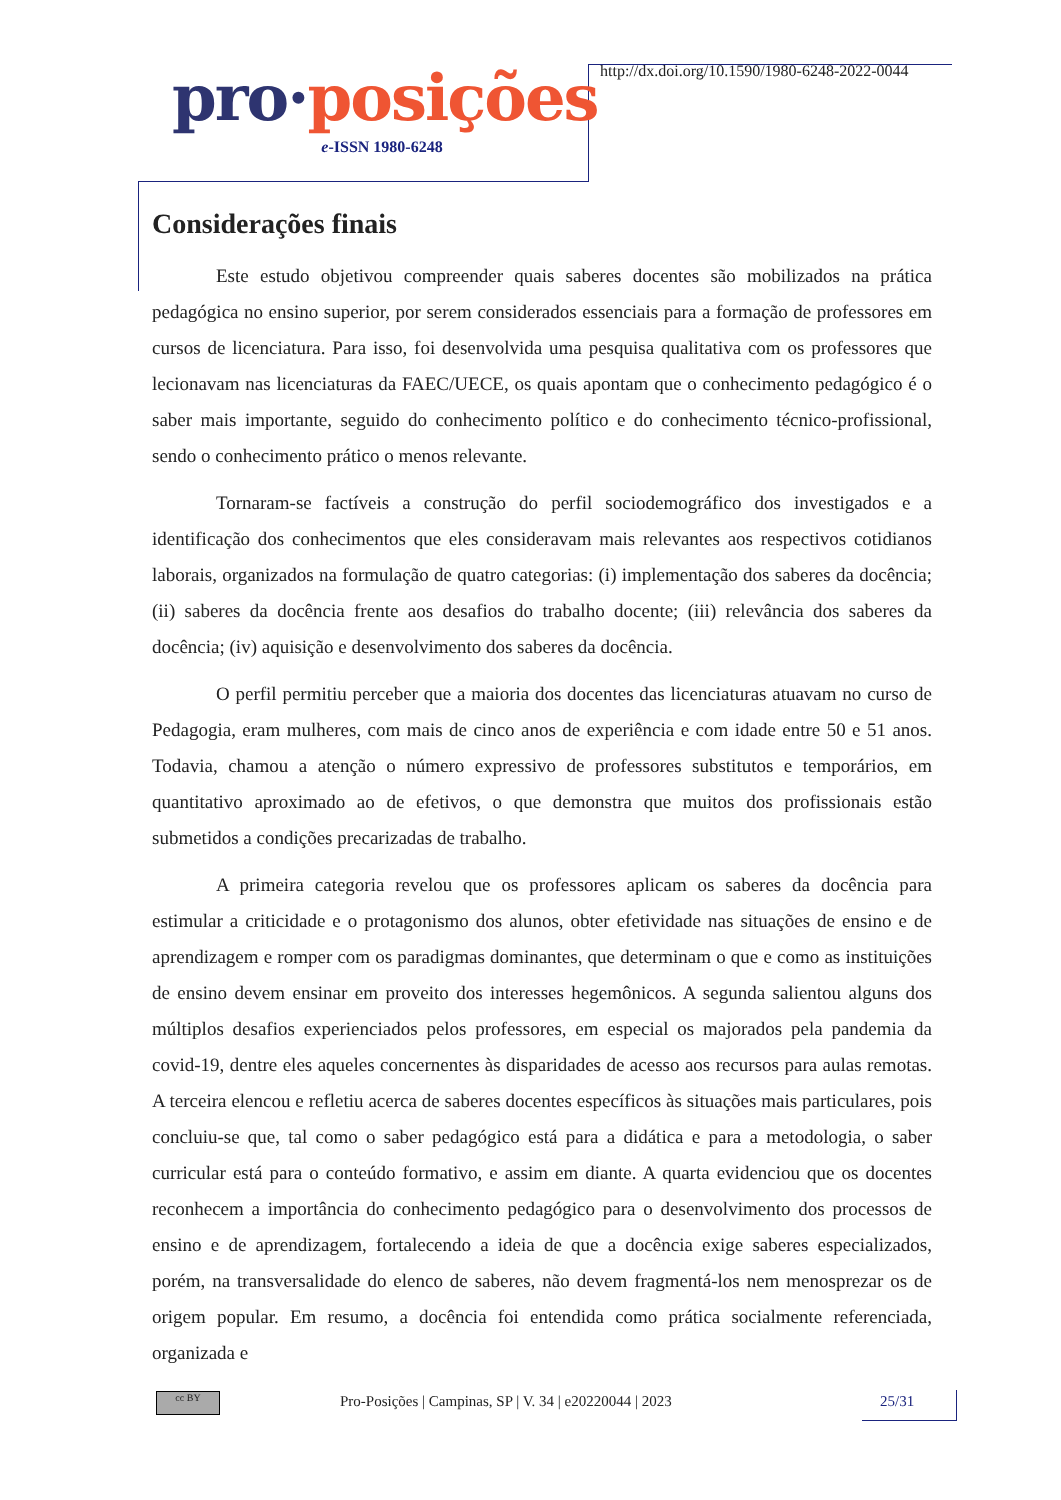pro·posições
e-ISSN 1980-6248
http://dx.doi.org/10.1590/1980-6248-2022-0044
Considerações finais
Este estudo objetivou compreender quais saberes docentes são mobilizados na prática pedagógica no ensino superior, por serem considerados essenciais para a formação de professores em cursos de licenciatura. Para isso, foi desenvolvida uma pesquisa qualitativa com os professores que lecionavam nas licenciaturas da FAEC/UECE, os quais apontam que o conhecimento pedagógico é o saber mais importante, seguido do conhecimento político e do conhecimento técnico-profissional, sendo o conhecimento prático o menos relevante.
Tornaram-se factíveis a construção do perfil sociodemográfico dos investigados e a identificação dos conhecimentos que eles consideravam mais relevantes aos respectivos cotidianos laborais, organizados na formulação de quatro categorias: (i) implementação dos saberes da docência; (ii) saberes da docência frente aos desafios do trabalho docente; (iii) relevância dos saberes da docência; (iv) aquisição e desenvolvimento dos saberes da docência.
O perfil permitiu perceber que a maioria dos docentes das licenciaturas atuavam no curso de Pedagogia, eram mulheres, com mais de cinco anos de experiência e com idade entre 50 e 51 anos. Todavia, chamou a atenção o número expressivo de professores substitutos e temporários, em quantitativo aproximado ao de efetivos, o que demonstra que muitos dos profissionais estão submetidos a condições precarizadas de trabalho.
A primeira categoria revelou que os professores aplicam os saberes da docência para estimular a criticidade e o protagonismo dos alunos, obter efetividade nas situações de ensino e de aprendizagem e romper com os paradigmas dominantes, que determinam o que e como as instituições de ensino devem ensinar em proveito dos interesses hegemônicos. A segunda salientou alguns dos múltiplos desafios experienciados pelos professores, em especial os majorados pela pandemia da covid-19, dentre eles aqueles concernentes às disparidades de acesso aos recursos para aulas remotas. A terceira elencou e refletiu acerca de saberes docentes específicos às situações mais particulares, pois concluiu-se que, tal como o saber pedagógico está para a didática e para a metodologia, o saber curricular está para o conteúdo formativo, e assim em diante. A quarta evidenciou que os docentes reconhecem a importância do conhecimento pedagógico para o desenvolvimento dos processos de ensino e de aprendizagem, fortalecendo a ideia de que a docência exige saberes especializados, porém, na transversalidade do elenco de saberes, não devem fragmentá-los nem menosprezar os de origem popular. Em resumo, a docência foi entendida como prática socialmente referenciada, organizada e
cc BY
Pro-Posições | Campinas, SP | V. 34 | e20220044 | 2023
25/31